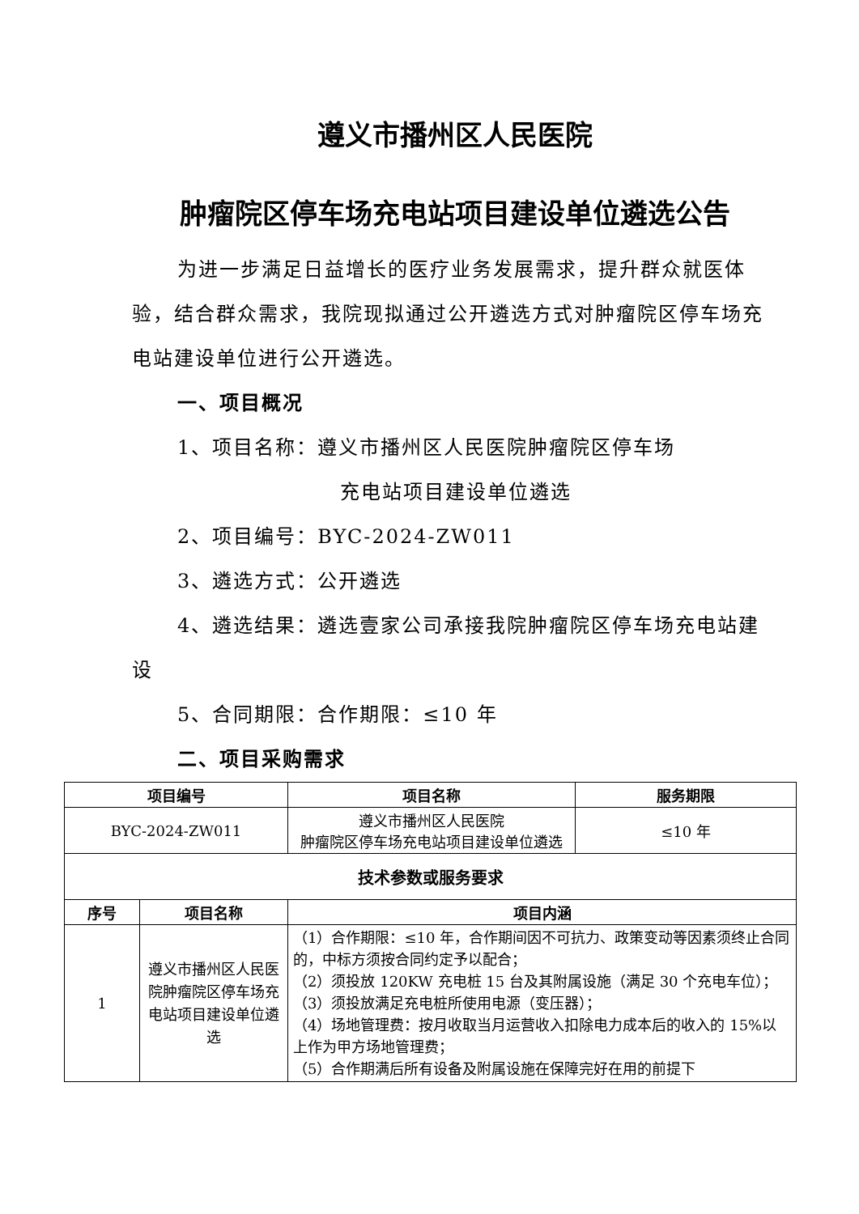遵义市播州区人民医院
肿瘤院区停车场充电站项目建设单位遴选公告
为进一步满足日益增长的医疗业务发展需求，提升群众就医体验，结合群众需求，我院现拟通过公开遴选方式对肿瘤院区停车场充电站建设单位进行公开遴选。
一、项目概况
1、项目名称：遵义市播州区人民医院肿瘤院区停车场
充电站项目建设单位遴选
2、项目编号：BYC-2024-ZW011
3、遴选方式：公开遴选
4、遴选结果：遴选壹家公司承接我院肿瘤院区停车场充电站建设
5、合同期限：合作期限：≤10 年
二、项目采购需求
| 项目编号 | | 项目名称 | 服务期限 |
| --- | --- | --- | --- |
| BYC-2024-ZW011 | | 遵义市播州区人民医院 肿瘤院区停车场充电站项目建设单位遴选 | ≤10 年 |
| 技术参数或服务要求 | | | |
| 序号 | 项目名称 | 项目内涵 | |
| 1 | 遵义市播州区人民医院肿瘤院区停车场充电站项目建设单位遴选 | （1）合作期限：≤10 年，合作期间因不可抗力、政策变动等因素须终止合同的，中标方须按合同约定予以配合； （2）须投放 120KW 充电桩 15 台及其附属设施（满足 30 个充电车位）； （3）须投放满足充电桩所使用电源（变压器）； （4）场地管理费：按月收取当月运营收入扣除电力成本后的收入的 15%以上作为甲方场地管理费； （5）合作期满后所有设备及附属设施在保障完好在用的前提下 | |